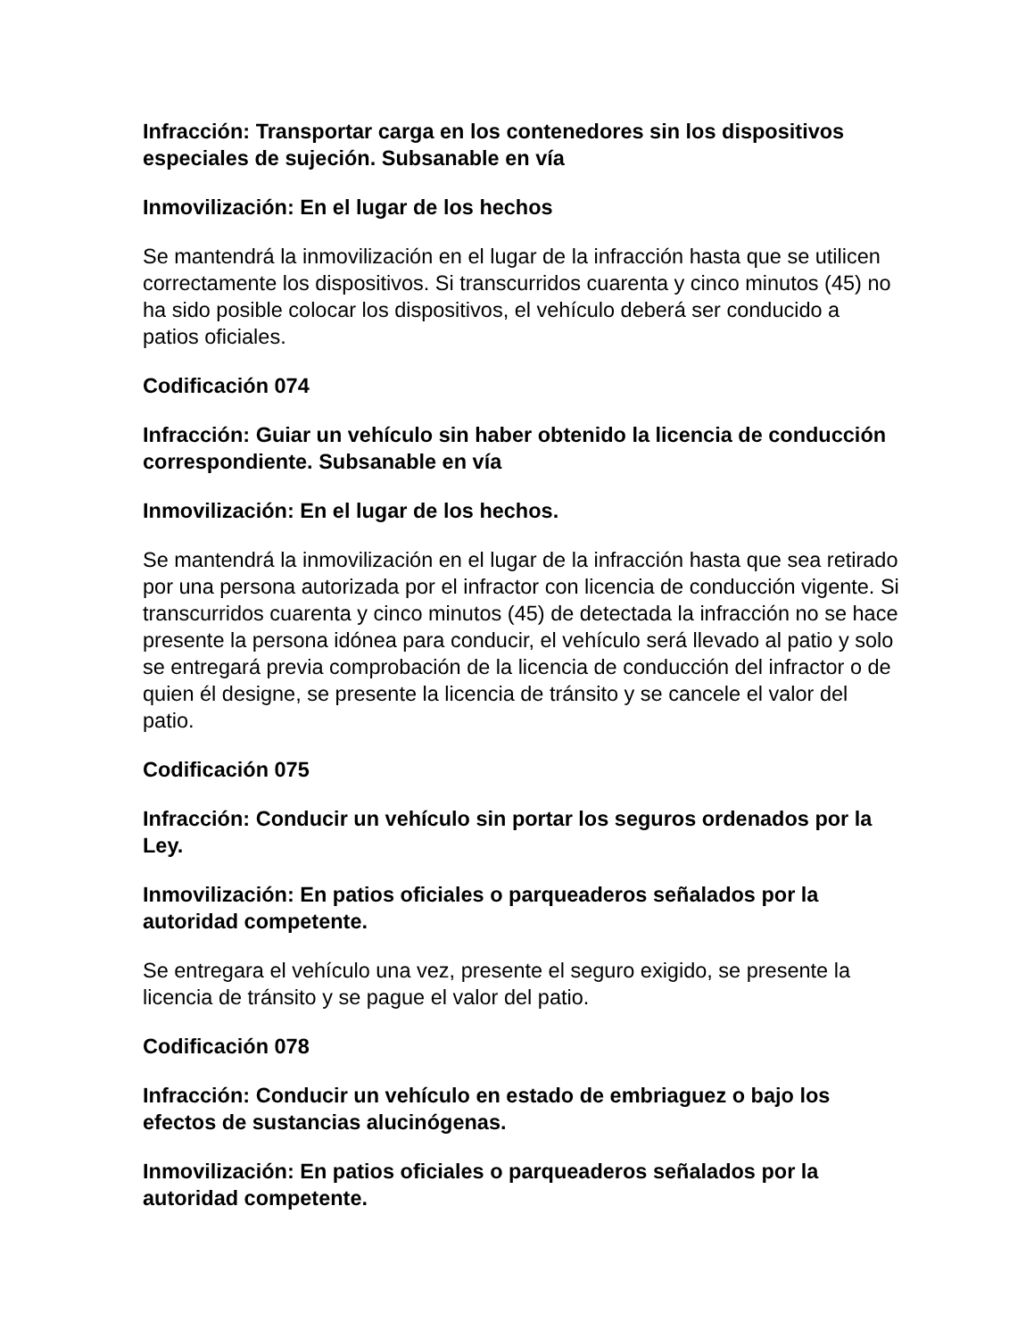Infracción: Transportar carga en los contenedores sin los dispositivos especiales de sujeción. Subsanable en vía
Inmovilización: En el lugar de los hechos
Se mantendrá la inmovilización en el lugar de la infracción hasta que se utilicen correctamente los dispositivos. Si transcurridos cuarenta y cinco minutos (45) no ha sido posible colocar los dispositivos, el vehículo deberá ser conducido a patios oficiales.
Codificación 074
Infracción: Guiar un vehículo sin haber obtenido la licencia de conducción correspondiente. Subsanable en vía
Inmovilización: En el lugar de los hechos.
Se mantendrá la inmovilización en el lugar de la infracción hasta que sea retirado por una persona autorizada por el infractor con licencia de conducción vigente. Si transcurridos cuarenta y cinco minutos (45) de detectada la infracción no se hace presente la persona idónea para conducir, el vehículo será llevado al patio y solo se entregará previa comprobación de la licencia de conducción del infractor o de quien él designe, se presente la licencia de tránsito y se cancele el valor del patio.
Codificación 075
Infracción: Conducir un vehículo sin portar los seguros ordenados por la Ley.
Inmovilización: En patios oficiales o parqueaderos señalados por la autoridad competente.
Se entregara el vehículo una vez, presente el seguro exigido, se presente la licencia de tránsito y se pague el valor del patio.
Codificación 078
Infracción: Conducir un vehículo en estado de embriaguez o bajo los efectos de sustancias alucinógenas.
Inmovilización: En patios oficiales o parqueaderos señalados por la autoridad competente.